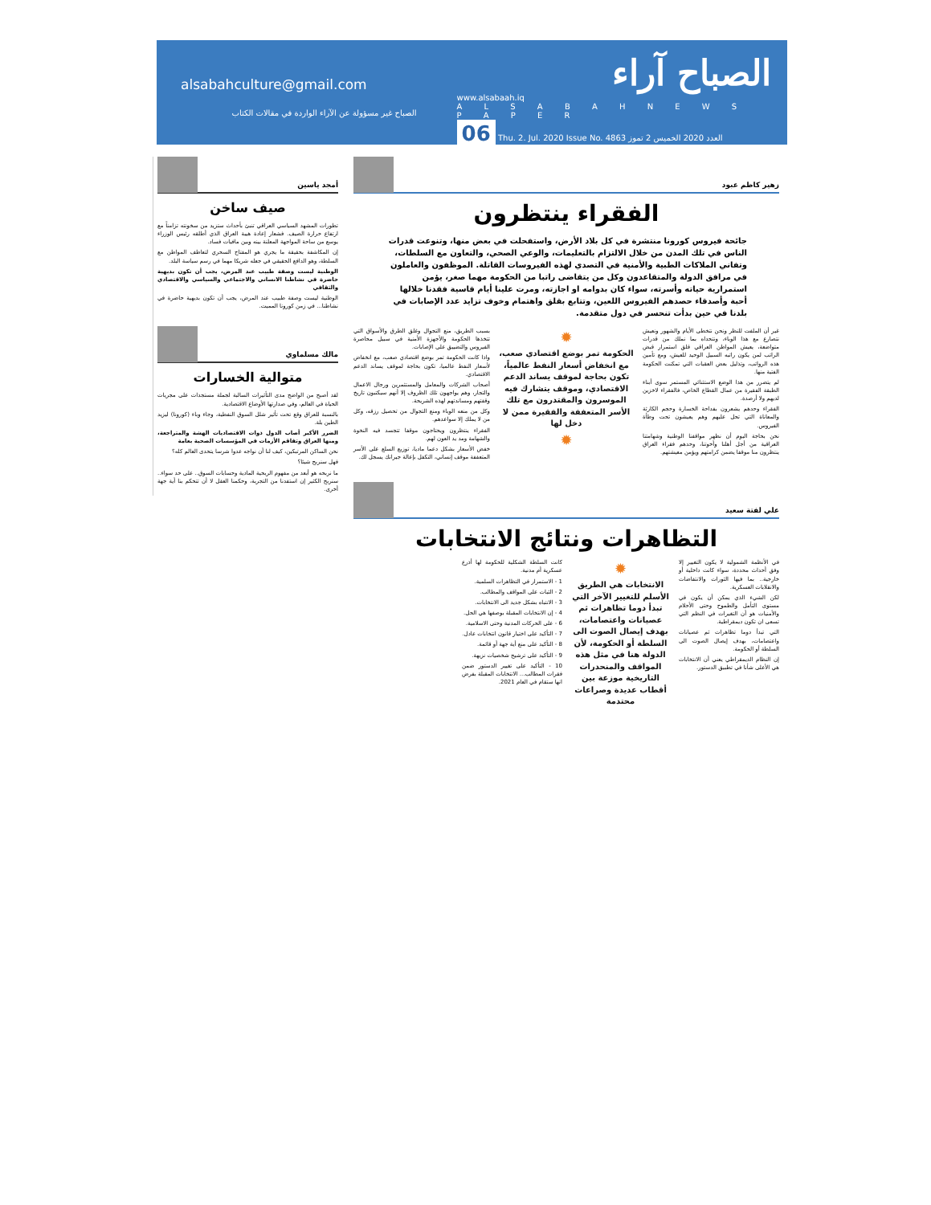الصباح آراء
www.alsabaah.iq
A L S A B A H N E W S P A P E R
06 Thu. 2. Jul. 2020 Issue No. 4863 العدد 2020 الخميس 2 تموز
alsabahculture@gmail.com
الصباح غير مسؤولة عن الآراء الواردة في مقالات الكتاب
زهير كاظم عبود
الفقراء ينتظرون
جائحة فيروس كورونا منتشرة في كل بلاد الأرض، واستفحلت في بعض منها، وتنوعت قدرات الناس في تلك المدن من خلال الالتزام بالتعليمات، والوعي الصحي، والتعاون مع السلطات، وتفاني الملاكات الطبية والأمنية في التصدي لهذه الفيروسات القاتلة. الموظفون والعاملون في مرافق الدولة والمتقاعدون وكل من يتقاضى راتبا من الحكومة مهما صغر، يؤمن استمرارية حياته وأسرته، سواء كان بدوامه او اجازته، ومرت علينا أيام قاسية فقدنا خلالها أحبة وأصدقاء حصدهم الفيروس اللعين، وتتابع بقلق واهتمام وخوف تزايد عدد الإصابات في بلدنا في حين بدأت تنحسر في دول متقدمة.
غير أن الملفت للنظر ونحن نتخطى الأيام والشهور ونعيش نتصارع مع هذا الوباء، ونتحداه بما نملك من قدرات متواضعة، يعيش المواطن العراقي قلق استمرار قبض الراتب لمن يكون راتبه السبيل الوحيد للعيش، ومع تأمين هذه الرواتب، وتذليل بعض العقبات التي تمكنت الحكومة الفتية منها.
لم يتضرر من هذا الوضع الاستثنائي المستمر سوى أبناء الطبقة الفقيرة من عمال القطاع الخاص، فالفقراء لاخزين لديهم ولا أرصدة.
الفقراء وحدهم يشعرون بفداحة الخسارة وحجم الكارثة والمعاناة التي تحل عليهم وهم يعيشون تحت وطأة الفيروس.
نحن بحاجة اليوم أن نظهر مواقفنا الوطنية وشهامتنا العراقية من أجل أهلنا وأخوتنا، وحدهم فقراء العراق ينتظرون منا موقفا يضمن كرامتهم ويؤمن معيشتهم.
✹
الحكومة تمر بوضع اقتصادي صعب، مع انخفاض أسعار النفط عالمياً، تكون بحاجة لموقف يساند الدعم الاقتصادي، وموقف يتشارك فيه الموسرون والمقتدرون مع تلك الأسر المتعففة والفقيرة ممن لا دخل لها
✹
بسبب الطريق، منع التجوال وغلق الطرق والأسواق التي تتخذها الحكومة والأجهزة الأمنية في سبيل محاصرة الفيروس والتضييق على الإصابات.
واذا كانت الحكومة تمر بوضع اقتصادي صعب، مع انخفاض لأسعار النفط عالميا، تكون بحاجة لموقف يساند الدعم الاقتصادي.
أصحاب الشركات والمعامل والمستثمرين ورجال الاعمال والتجار، وهم يواجهون تلك الظروف إلا أنهم سيكتبون تاريخ وقفتهم ومساندتهم لهذه الشريحة.
وكل من منعه الوباء ومنع التجوال من تحصيل رزقه، وكل من لا يملك إلا سواعدهم.
الفقراء ينتظرون ويحتاجون موقفا تتجسد فيه النخوة والشهامة ومد يد العون لهم.
خفض الأسعار بشكل دعما ماديا، توزيع السلع على الأسر المتعففة موقف إنساني، التكفل بإعالة جيرانك يسجل لك.
علي لفتة سعيد
التظاهرات ونتائج الانتخابات
في الأنظمة الشمولية لا يكون التغيير إلا وفق أحداث محددة، سواء كانت داخلية أو خارجية.. بما فيها الثورات والانتفاضات والانقلابات العسكرية.
لكن الشيء الذي يمكن أن يكون في مستوى التأمل والطموح وحتى الأحلام والأمنيات هو أن التغيرات في النظم التي تسعى ان تكون ديمقراطية.
التي تبدأ دوما تظاهرات ثم عصيانات واعتصامات، بهدف إيصال الصوت الى السلطة أو الحكومة.
إن النظام الديمقراطي يعني أن الانتخابات هي الأعلى شأنا في تطبيق الدستور.
✹
الانتخابات هي الطريق الأسلم للتغيير الآخر التي تبدأ دوما تظاهرات ثم عصيانات واعتصامات، بهدف إيصال الصوت الى السلطة أو الحكومة، لأن الدولة هنا في مثل هذه المواقف والمنحدرات التاريخية موزعة بين أقطاب عديدة وصراعات محتدمة
كانت السلطة الشكلية للحكومة لها أذرع عسكرية أم مدنية.
1 - الاستمرار في التظاهرات السلمية.
2 - الثبات على المواقف والمطالب.
3 - الانتباه بشكل جديد الى الانتخابات.
4 - إن الانتخابات المقبلة بوصفها هي الحل.
6 - على الحركات المدنية وحتى الاسلامية.
7 - التأكيد على اختيار قانون انتخابات عادل.
8 - التأكيد على منع أية جهة أو قائمة.
9 - التأكيد على ترشيح شخصيات نزيهة.
10 - التأكيد على تغيير الدستور ضمن فقرات المطالب... الانتخابات المقبلة بفرض انها ستقام في العام 2021.
أمجد ياسين
صيف ساخن
تطورات المشهد السياسي العراقي تنبئ بأحداث ستزيد من سخونته تزامناً مع ارتفاع حرارة الصيف. فشعار إعادة هيبة العراق الذي أطلقه رئيس الوزراء يوسع من ساحة المواجهة المعلنة بينه وبين مافيات فساد.
إن المكاشفة بحقيقة ما يجري هو المفتاح السحري لتعاطف المواطن مع السلطة، وهو الدافع الحقيقي في جعله شريكا مهما في رسم سياسة البلد.
الوطنية ليست وصفة طبيب عند المرض، يجب أن تكون بديهية حاضرة في نشاطنا الانساني والاجتماعي والسياسي والاقتصادي والثقافي
الوطنية ليست وصفة طبيب عند المرض، يجب أن تكون بديهية حاضرة في نشاطنا... في زمن كورونا المميت.
مالك مسلماوي
متوالية الخسارات
لقد أصبح من الواضح مدى التأثيرات السالبة لجملة مستجدات على مجريات الحياة في العالم، وفي صدارتها الأوضاع الاقتصادية.
بالنسبة للعراق وقع تحت تأثير شلل السوق النفطية، وجاء وباء (كورونا) ليزيد الطين بلة.
الضرر الأكبر أصاب الدول ذوات الاقتصاديات الهشة والمتراجعة، ومنها العراق وتفاقم الأزمات في المؤسسات الصحية بعامة
نحن الساكن المرتبكين، كيف لنا أن نواجه عدوا شرسا يتحدى العالم كله؟
فهل سنربح شيئا؟
ما نربحه هو أبعد من مفهوم الربحية المادية وحسابات السوق.. على حد سواء.. سنربح الكثير إن استفدنا من التجربة، وحكمنا العقل لا أن تتحكم بنا أية جهة أخرى.